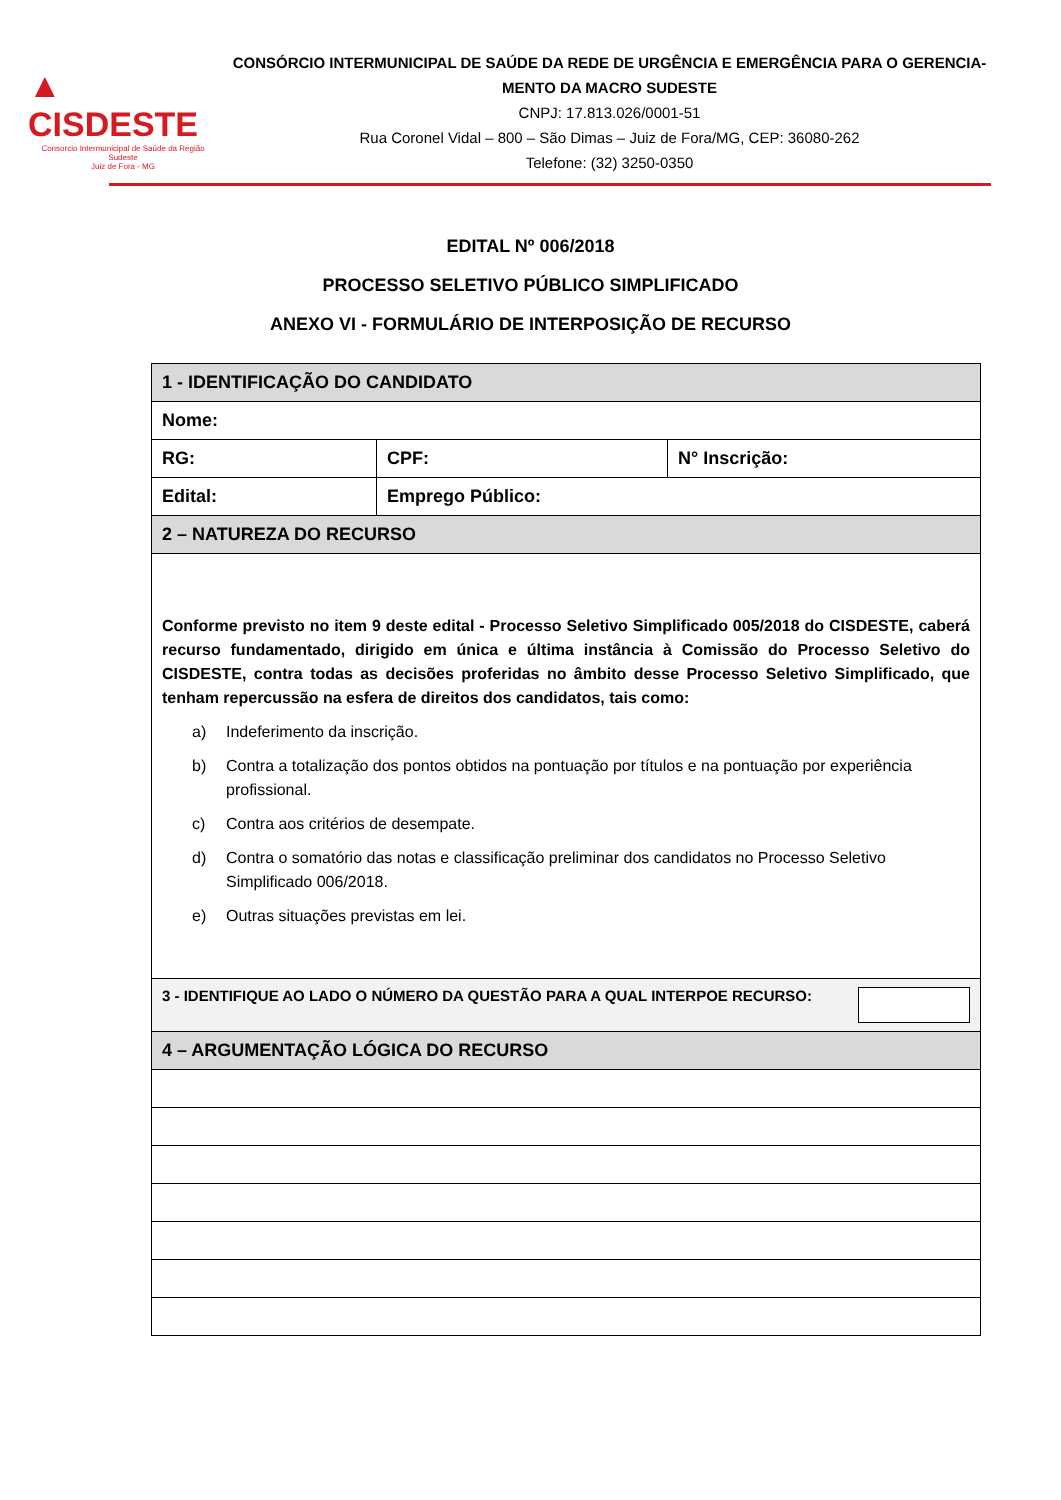▲ CISDESTE
Consorcio Intermunicipal de Saúde da Região Sudeste
Juiz de Fora - MG
CONSÓRCIO INTERMUNICIPAL DE SAÚDE DA REDE DE URGÊNCIA E EMERGÊNCIA PARA O GERENCIA-MENTO DA MACRO SUDESTE
CNPJ: 17.813.026/0001-51
Rua Coronel Vidal – 800 – São Dimas – Juiz de Fora/MG, CEP: 36080-262
Telefone: (32) 3250-0350
EDITAL Nº 006/2018
PROCESSO SELETIVO PÚBLICO SIMPLIFICADO
ANEXO VI - FORMULÁRIO DE INTERPOSIÇÃO DE RECURSO
| 1 - IDENTIFICAÇÃO DO CANDIDATO | | |
| Nome: | | |
| RG: | CPF: | N° Inscrição: |
| Edital: | Emprego Público: | |
| 2 – NATUREZA DO RECURSO | | |
| Conforme previsto no item 9 deste edital - Processo Seletivo Simplificado 005/2018 do CISDESTE, caberá recurso fundamentado, dirigido em única e última instância à Comissão do Processo Seletivo do CISDESTE, contra todas as decisões proferidas no âmbito desse Processo Seletivo Simplificado, que tenham repercussão na esfera de direitos dos candidatos, tais como: a) Indeferimento da inscrição. b) Contra a totalização dos pontos obtidos na pontuação por títulos e na pontuação por experiência profissional. c) Contra aos critérios de desempate. d) Contra o somatório das notas e classificação preliminar dos candidatos no Processo Seletivo Simplificado 006/2018. e) Outras situações previstas em lei. | | |
| 3 - IDENTIFIQUE AO LADO O NÚMERO DA QUESTÃO PARA A QUAL INTERPOE RECURSO: | | |
| 4 – ARGUMENTAÇÃO LÓGICA DO RECURSO | | |